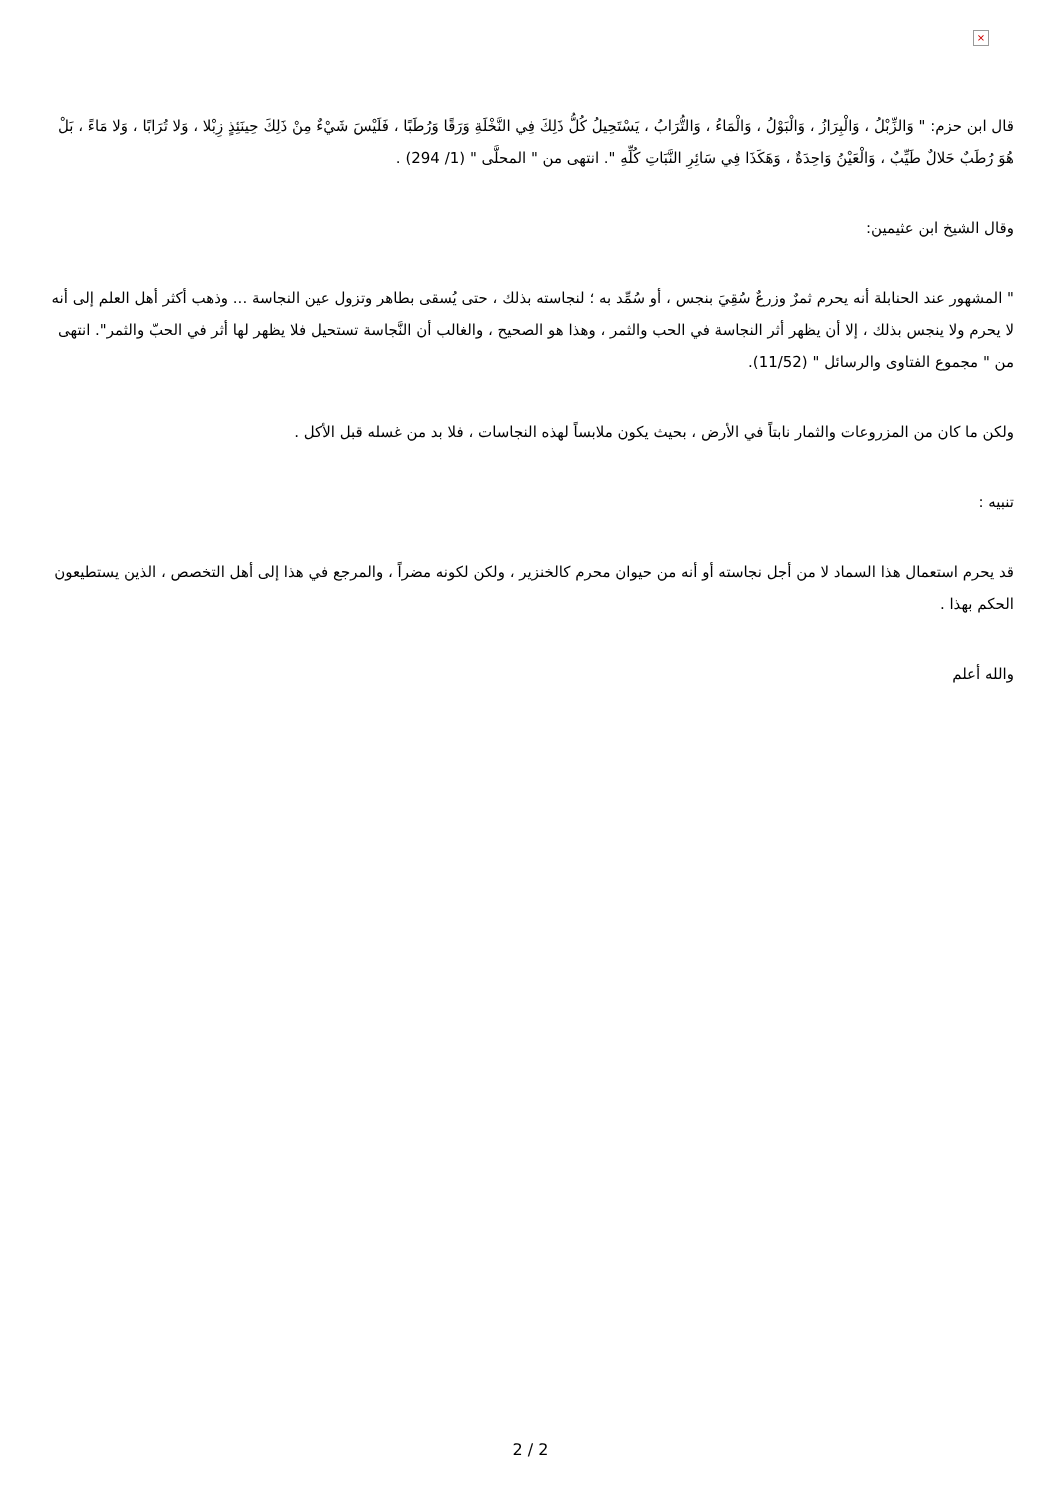×
قال ابن حزم: " وَالزِّبْلُ ، وَالْبِرَازُ ، وَالْبَوْلُ ، وَالْمَاءُ ، وَالتُّرَابُ ، يَسْتَحِيلُ كُلُّ ذَلِكَ فِي النَّخْلَةِ وَرَقًا وَرُطَبًا ، فَلَيْسَ شَيْءٌ مِنْ ذَلِكَ حِينَئِذٍ زِبْلا ، وَلا تُرَابًا ، وَلا مَاءً ، بَلْ هُوَ رُطَبٌ حَلالٌ طَيِّبٌ ، وَالْعَيْنُ وَاحِدَةٌ ، وَهَكَذَا فِي سَائِرِ النَّبَاتِ كُلِّهِ ". انتهى من " المحلَّى " (1/ 294) .
وقال الشيخ ابن عثيمين:
" المشهور عند الحنابلة أنه يحرم ثمرٌ وزرعٌ سُقِيَ بنجس ، أو سُمِّد به ؛ لنجاسته بذلك ، حتى يُسقى بطاهر وتزول عين النجاسة ... وذهب أكثر أهل العلم إلى أنه لا يحرم ولا ينجس بذلك ، إلا أن يظهر أثر النجاسة في الحب والثمر ، وهذا هو الصحيح ، والغالب أن النَّجاسة تستحيل فلا يظهر لها أثر في الحبّ والثمر". انتهى من " مجموع الفتاوى والرسائل " (11/52).
ولكن ما كان من المزروعات والثمار نابتاً في الأرض ، بحيث يكون ملابساً لهذه النجاسات ، فلا بد من غسله قبل الأكل .
تنبيه :
قد يحرم استعمال هذا السماد لا من أجل نجاسته أو أنه من حيوان محرم كالخنزير ، ولكن لكونه مضراً ، والمرجع في هذا إلى أهل التخصص ، الذين يستطيعون الحكم بهذا .
والله أعلم
2 / 2